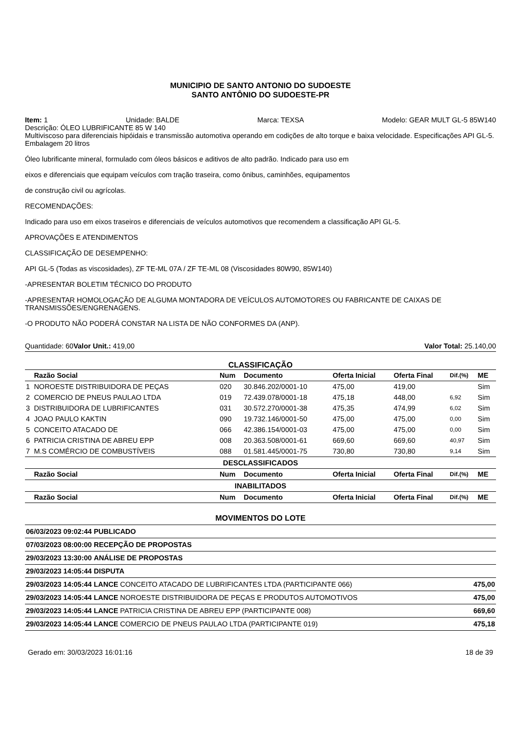MUNICIPIO DE SANTO ANTONIO DO SUDOESTE
SANTO ANTÔNIO DO SUDOESTE-PR
Item: 1 Unidade: BALDE Marca: TEXSA Modelo: GEAR MULT GL-5 85W140
Descrição: ÓLEO LUBRIFICANTE 85 W 140
Multiviscoso para diferenciais hipóidais e transmissão automotiva operando em codições de alto torque e baixa velocidade. Especificações API GL-5. Embalagem 20 litros
Óleo lubrificante mineral, formulado com óleos básicos e aditivos de alto padrão. Indicado para uso em
eixos e diferenciais que equipam veículos com tração traseira, como ônibus, caminhões, equipamentos
de construção civil ou agrícolas.
RECOMENDAÇÕES:
Indicado para uso em eixos traseiros e diferenciais de veículos automotivos que recomendem a classificação API GL-5.
APROVAÇÕES E ATENDIMENTOS
CLASSIFICAÇÃO DE DESEMPENHO:
API GL-5 (Todas as viscosidades), ZF TE-ML 07A / ZF TE-ML 08 (Viscosidades 80W90, 85W140)
-APRESENTAR BOLETIM TÉCNICO DO PRODUTO
-APRESENTAR HOMOLOGAÇÃO DE ALGUMA MONTADORA DE VEÍCULOS AUTOMOTORES OU FABRICANTE DE CAIXAS DE TRANSMISSÕES/ENGRENAGENS.
-O PRODUTO NÃO PODERÁ CONSTAR NA LISTA DE NÃO CONFORMES DA (ANP).
Quantidade: 60 Valor Unit.: 419,00 Valor Total: 25.140,00
CLASSIFICAÇÃO
| | Razão Social | Num | Documento | Oferta Inicial | Oferta Final | Dif.(%) | ME |
| --- | --- | --- | --- | --- | --- | --- | --- |
| 1 | NOROESTE DISTRIBUIDORA DE PEÇAS | 020 | 30.846.202/0001-10 | 475,00 | 419,00 | | Sim |
| 2 | COMERCIO DE PNEUS PAULAO LTDA | 019 | 72.439.078/0001-18 | 475,18 | 448,00 | 6,92 | Sim |
| 3 | DISTRIBUIDORA DE LUBRIFICANTES | 031 | 30.572.270/0001-38 | 475,35 | 474,99 | 6,02 | Sim |
| 4 | JOAO PAULO KAKTIN | 090 | 19.732.146/0001-50 | 475,00 | 475,00 | 0,00 | Sim |
| 5 | CONCEITO ATACADO DE | 066 | 42.386.154/0001-03 | 475,00 | 475,00 | 0,00 | Sim |
| 6 | PATRICIA CRISTINA DE ABREU EPP | 008 | 20.363.508/0001-61 | 669,60 | 669,60 | 40,97 | Sim |
| 7 | M.S COMÉRCIO DE COMBUSTÍVEIS | 088 | 01.581.445/0001-75 | 730,80 | 730,80 | 9,14 | Sim |
| DESCLASSIFICADOS | | | | | | | |
| | Razão Social | Num | Documento | Oferta Inicial | Oferta Final | Dif.(%) | ME |
| INABILITADOS | | | | | | | |
| | Razão Social | Num | Documento | Oferta Inicial | Oferta Final | Dif.(%) | ME |
MOVIMENTOS DO LOTE
| 06/03/2023 09:02:44 | PUBLICADO | | |
| 07/03/2023 08:00:00 | RECEPÇÃO DE PROPOSTAS | | |
| 29/03/2023 13:30:00 | ANÁLISE DE PROPOSTAS | | |
| 29/03/2023 14:05:44 | DISPUTA | | |
| 29/03/2023 14:05:44 | LANCE | CONCEITO ATACADO DE LUBRIFICANTES LTDA (PARTICIPANTE 066) | 475,00 |
| 29/03/2023 14:05:44 | LANCE | NOROESTE DISTRIBUIDORA DE PEÇAS E PRODUTOS AUTOMOTIVOS | 475,00 |
| 29/03/2023 14:05:44 | LANCE | PATRICIA CRISTINA DE ABREU EPP (PARTICIPANTE 008) | 669,60 |
| 29/03/2023 14:05:44 | LANCE | COMERCIO DE PNEUS PAULAO LTDA (PARTICIPANTE 019) | 475,18 |
Gerado em: 30/03/2023 16:01:16 18 de 39